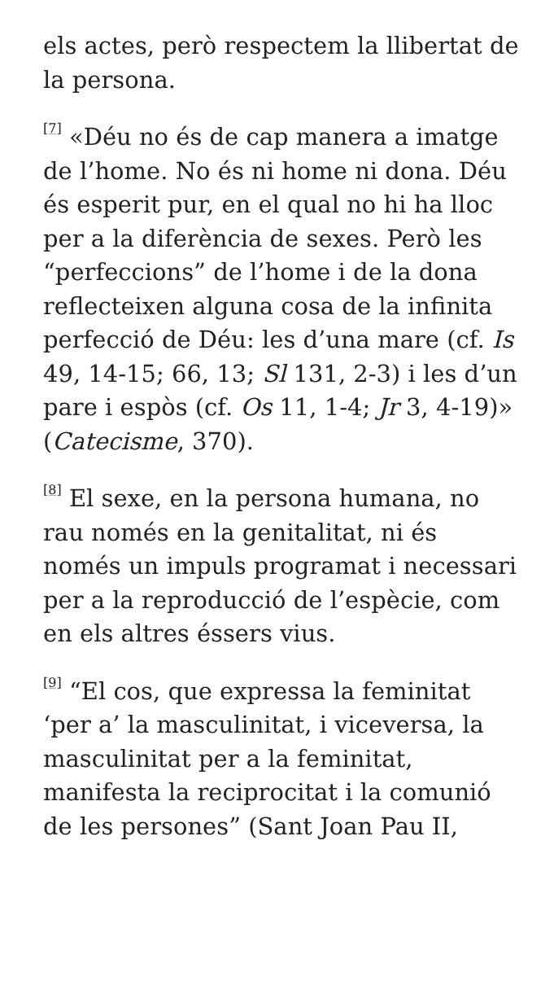els actes, però respectem la llibertat de la persona.
<sup>[7]</sup> «Déu no és de cap manera a imatge de l’home. No és ni home ni dona. Déu és esperit pur, en el qual no hi ha lloc per a la diferència de sexes. Però les “perfeccions” de l’home i de la dona reflecteixen alguna cosa de la infinita perfecció de Déu: les d’una mare (cf. Is 49, 14-15; 66, 13; Sl 131, 2-3) i les d’un pare i espòs (cf. Os 11, 1-4; Jr 3, 4-19)» (Catecisme, 370).
<sup>[8]</sup> El sexe, en la persona humana, no rau només en la genitalitat, ni és només un impuls programat i necessari per a la reproducció de l’espècie, com en els altres éssers vius.
<sup>[9]</sup> “El cos, que expressa la feminitat ‘per a’ la masculinitat, i viceversa, la masculinitat per a la feminitat, manifesta la reciprocitat i la comunió de les persones” (Sant Joan Pau II,